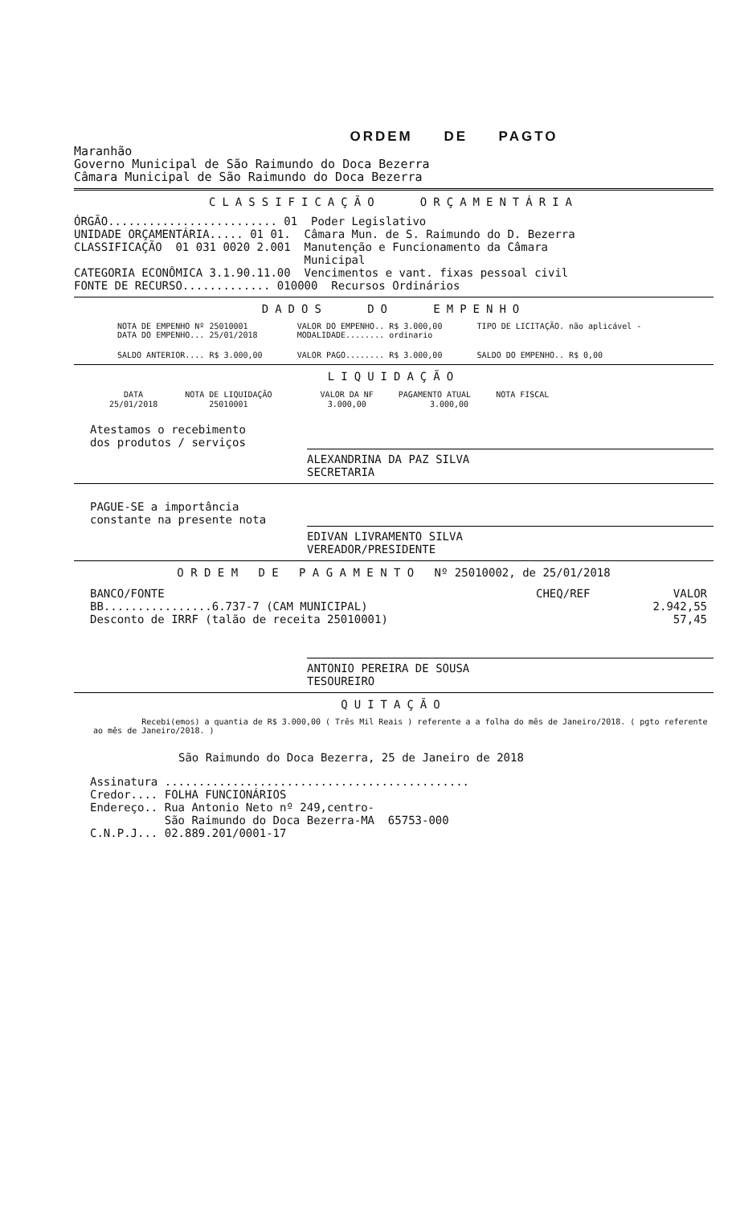ORDEM DE PAGTO
Maranhão
Governo Municipal de São Raimundo do Doca Bezerra
Câmara Municipal de São Raimundo do Doca Bezerra
CLASSIFICAÇÃO ORÇAMENTÁRIA
ÓRGÃO......................... 01 Poder Legislativo UNIDADE ORÇAMENTÁRIA..... 01 01. Câmara Mun. de S. Raimundo do D. Bezerra CLASSIFICAÇÃO 01 031 0020 2.001 Manutenção e Funcionamento da Câmara Municipal CATEGORIA ECONÔMICA 3.1.90.11.00 Vencimentos e vant. fixas pessoal civil FONTE DE RECURSO............. 010000 Recursos Ordinários
DADOS DO EMPENHO
| NOTA DE EMPENHO Nº 25010001 DATA DO EMPENHO... 25/01/2018 | VALOR DO EMPENHO.. R$ 3.000,00 MODALIDADE........ ordinario | TIPO DE LICITAÇÃO. não aplicável - |
| SALDO ANTERIOR.... R$ 3.000,00 | VALOR PAGO........ R$ 3.000,00 | SALDO DO EMPENHO.. R$ 0,00 |
LIQUIDAÇÃO
| DATA | NOTA DE LIQUIDAÇÃO | VALOR DA NF | PAGAMENTO ATUAL | NOTA FISCAL |
| --- | --- | --- | --- | --- |
| 25/01/2018 | 25010001 | 3.000,00 | 3.000,00 | |
Atestamos o recebimento dos produtos / serviços
ALEXANDRINA DA PAZ SILVA SECRETARIA
PAGUE-SE a importância constante na presente nota
EDIVAN LIVRAMENTO SILVA VEREADOR/PRESIDENTE
O R D E M D E P A G A M E N T O Nº 25010002, de 25/01/2018
| BANCO/FONTE | CHEQ/REF | VALOR |
| BB................6.737-7 (CAM MUNICIPAL) | | 2.942,55 |
| Desconto de IRRF (talão de receita 25010001) | | 57,45 |
ANTONIO PEREIRA DE SOUSA TESOUREIRO
QUITAÇÃO
Recebi(emos) a quantia de R$ 3.000,00 ( Três Mil Reais ) referente a a folha do mês de Janeiro/2018. ( pgto referente ao mês de Janeiro/2018. )
São Raimundo do Doca Bezerra, 25 de Janeiro de 2018
Assinatura ............................................. Credor.... FOLHA FUNCIONÁRIOS Endereço.. Rua Antonio Neto nº 249,centro- São Raimundo do Doca Bezerra-MA 65753-000 C.N.P.J... 02.889.201/0001-17